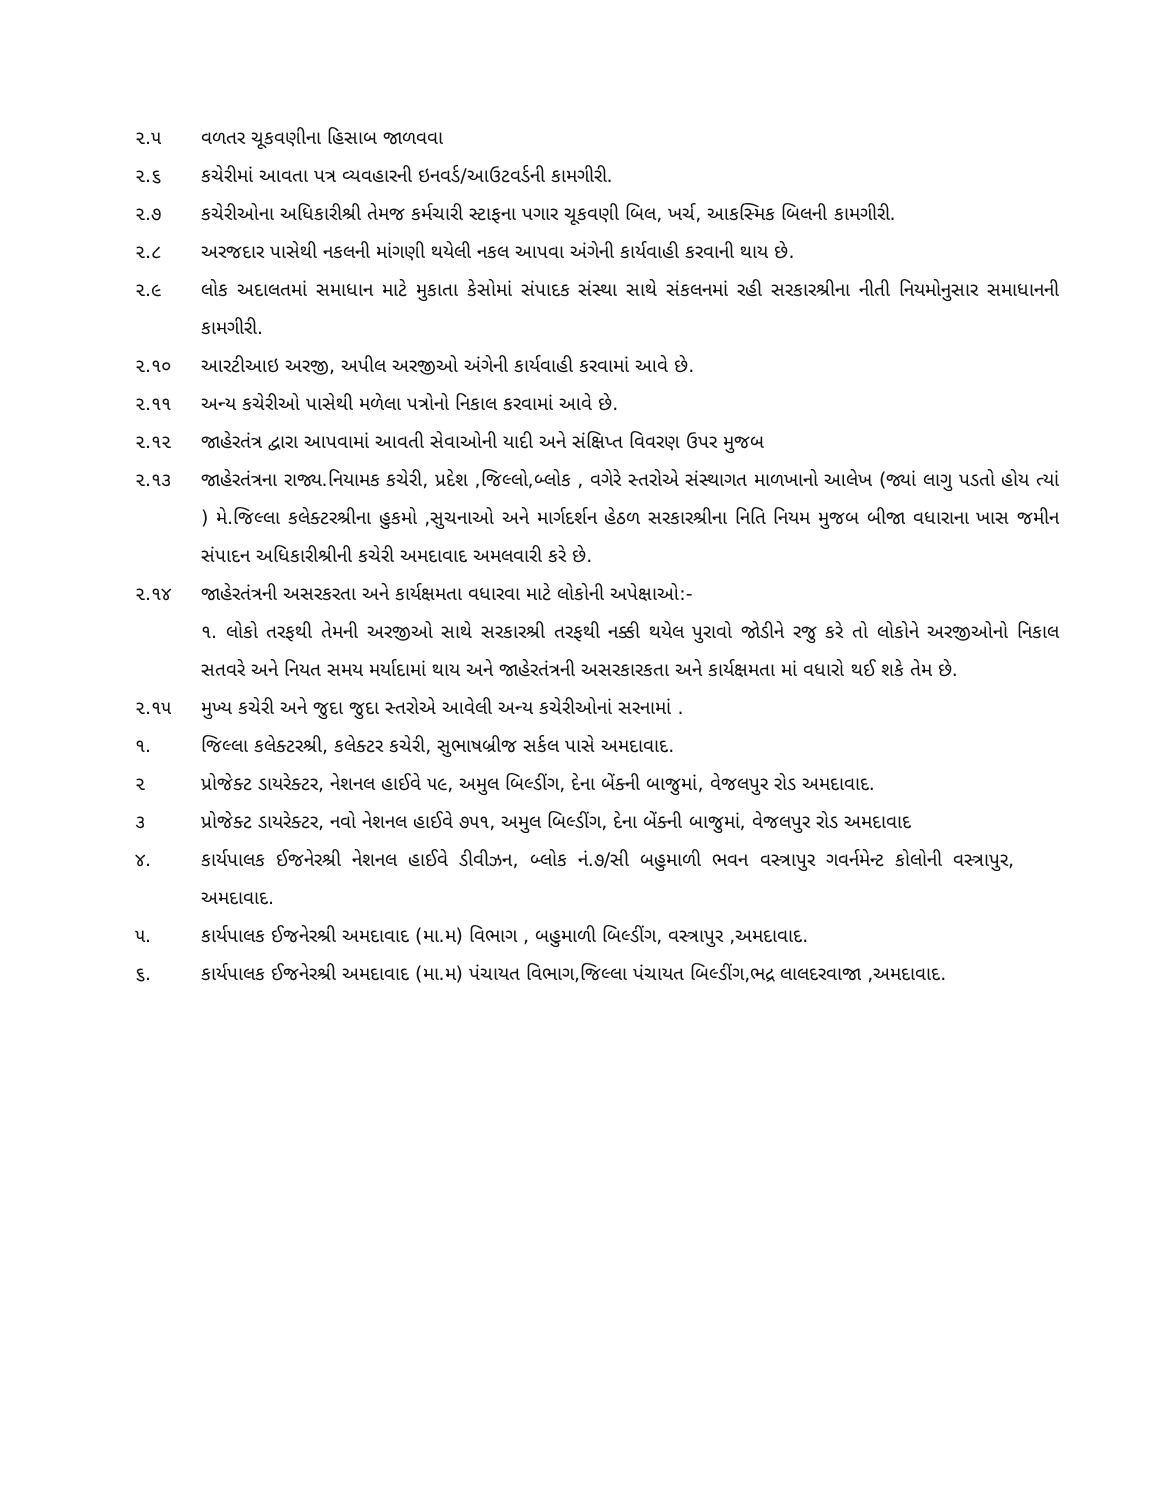૨.૫ વળતર ચૂકવણીના હિસાબ જાળવવા
૨.૬ કચેરીમાં આવતા પત્ર વ્યવહારની ઇનવર્ડ/આઉટવર્ડની કામગીરી.
૨.૭ કચેરીઓના અધિકારીશ્રી તેમજ કર્મચારી સ્ટાફના પગાર ચૂકવણી બિલ, ખર્ચ, આકસ્મિક બિલની કામગીરી.
૨.૮ અરજદાર પાસેથી નકલની માંગણી થયેલી નકલ આપવા અંગેની કાર્યવાહી કરવાની થાય છે.
૨.૯ લોક અદાલતમાં સમાધાન માટે મુકાતા કેસોમાં સંપાદક સંસ્થા સાથે સંકલનમાં રહી સરકારશ્રીના નીતી નિયમોનુસાર સમાધાનની કામગીરી.
૨.૧૦ આરટીઆઇ અરજી, અપીલ અરજીઓ અંગેની કાર્યવાહી કરવામાં આવે છે.
૨.૧૧ અન્ય કચેરીઓ પાસેથી મળેલા પત્રોનો નિકાલ કરવામાં આવે છે.
૨.૧૨ જાહેરતંત્ર દ્વારા આપવામાં આવતી સેવાઓની યાદી અને સંક્ષિપ્ત વિવરણ ઉપર મુજબ
૨.૧૩ જાહેરતંત્રના રાજ્ય.નિયામક કચેરી, પ્રદેશ ,જિલ્લો,બ્લોક , વગેરે સ્તરોએ સંસ્થાગત માળખાનો આલેખ (જ્યાં લાગુ પડતો હોય ત્યાં ) મે.જિલ્લા કલેક્ટરશ્રીના હુકમો ,સુચનાઓ અને માર્ગદર્શન હેઠળ સરકારશ્રીના નિતિ નિયમ મુજબ બીજા વધારાના ખાસ જમીન સંપાદન અધિકારીશ્રીની કચેરી અમદાવાદ અમલવારી કરે છે.
૨.૧૪ જાહેરતંત્રની અસરકરતા અને કાર્યક્ષમતા વધારવા માટે લોકોની અપેક્ષાઓ:-
૧. લોકો તરફથી તેમની અરજીઓ સાથે સરકારશ્રી તરફથી નક્કી થયેલ પુરાવો જોડીને રજુ કરે તો લોકોને અરજીઓનો નિકાલ સતવરે અને નિયત સમય મર્યાદામાં થાય અને જાહેરતંત્રની અસરકારકતા અને કાર્યક્ષમતા માં વધારો થઈ શકે તેમ છે.
૨.૧૫ મુખ્ય કચેરી અને જુદા જુદા સ્તરોએ આવેલી અન્ય કચેરીઓનાં સરનામાં .
૧. જિલ્લા કલેક્ટરશ્રી, કલેક્ટર કચેરી, સુભાષબ્રીજ સર્કલ પાસે અમદાવાદ.
૨ પ્રોજેક્ટ ડાયરેક્ટર, નેશનલ હાઈવે ૫૯, અમુલ બિલ્ડીંગ, દેના બેંક્ની બાજુમાં, વેજલપુર રોડ અમદાવાદ.
૩ પ્રોજેક્ટ ડાયરેક્ટર, નવો નેશનલ હાઈવે ૭૫૧, અમુલ બિલ્ડીંગ, દેના બેંક્ની બાજુમાં, વેજલપુર રોડ અમદાવાદ
૪. કાર્યપાલક ઈજનેરશ્રી નેશનલ હાઈવે ડીવીઝન, બ્લોક નં.૭/સી બહુમાળી ભવન વસ્ત્રાપુર ગવર્નમેન્ટ કોલોની વસ્ત્રાપુર, અમદાવાદ.
૫. કાર્યપાલક ઈજનેરશ્રી અમદાવાદ (મા.મ) વિભાગ , બહુમાળી બિલ્ડીંગ, વસ્ત્રાપુર ,અમદાવાદ.
૬. કાર્યપાલક ઈજનેરશ્રી અમદાવાદ (મા.મ) પંચાયત વિભાગ,જિલ્લા પંચાયત બિલ્ડીંગ,ભદ્ર લાલદરવાજા ,અમદાવાદ.